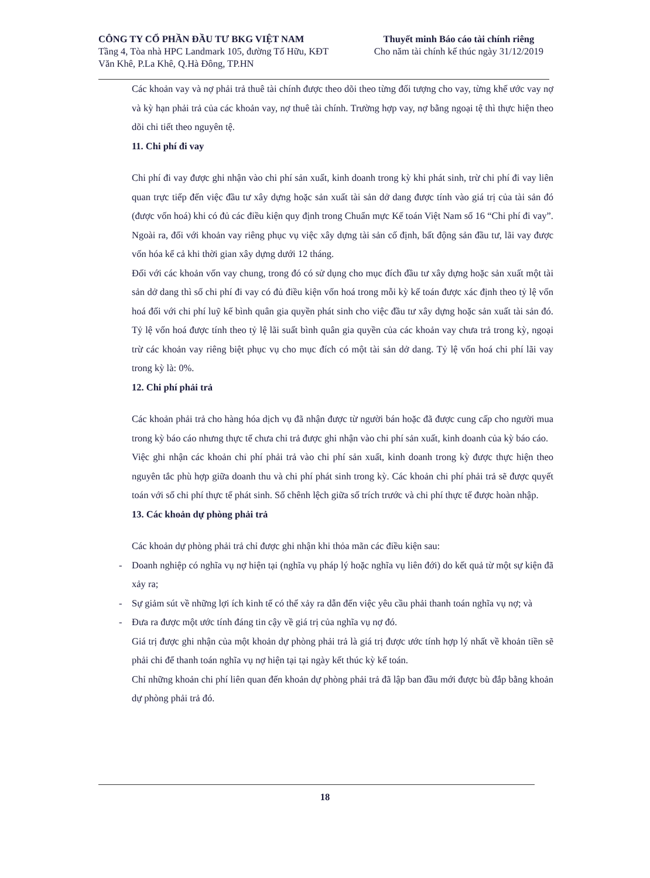CÔNG TY CỔ PHẦN ĐẦU TƯ BKG VIỆT NAM
Tầng 4, Tòa nhà HPC Landmark 105, đường Tố Hữu, KĐT
Văn Khê, P.La Khê, Q.Hà Đông, TP.HN
Thuyết minh Báo cáo tài chính riêng
Cho năm tài chính kế thúc ngày 31/12/2019
Các khoản vay và nợ phải trả thuê tài chính được theo dõi theo từng đối tượng cho vay, từng khế ước vay nợ và kỳ hạn phải trả của các khoản vay, nợ thuê tài chính. Trường hợp vay, nợ bằng ngoại tệ thì thực hiện theo dõi chi tiết theo nguyên tệ.
11. Chi phí đi vay
Chi phí đi vay được ghi nhận vào chi phí sản xuất, kinh doanh trong kỳ khi phát sinh, trừ chi phí đi vay liên quan trực tiếp đến việc đầu tư xây dựng hoặc sản xuất tài sản dở dang được tính vào giá trị của tài sản đó (được vốn hoá) khi có đủ các điều kiện quy định trong Chuẩn mực Kế toán Việt Nam số 16 “Chi phí đi vay”. Ngoài ra, đối với khoản vay riêng phục vụ việc xây dựng tài sản cố định, bất động sản đầu tư, lãi vay được vốn hóa kể cả khi thời gian xây dựng dưới 12 tháng.
Đối với các khoản vốn vay chung, trong đó có sử dụng cho mục đích đầu tư xây dựng hoặc sản xuất một tài sản dở dang thì số chi phí đi vay có đủ điều kiện vốn hoá trong mỗi kỳ kế toán được xác định theo tỷ lệ vốn hoá đối với chi phí luỹ kế bình quân gia quyền phát sinh cho việc đầu tư xây dựng hoặc sản xuất tài sản đó. Tỷ lệ vốn hoá được tính theo tỷ lệ lãi suất bình quân gia quyền của các khoản vay chưa trả trong kỳ, ngoại trừ các khoản vay riêng biệt phục vụ cho mục đích có một tài sản dở dang. Tỷ lệ vốn hoá chi phí lãi vay trong kỳ là: 0%.
12. Chi phí phải trả
Các khoản phải trả cho hàng hóa dịch vụ đã nhận được từ người bán hoặc đã được cung cấp cho người mua trong kỳ báo cáo nhưng thực tế chưa chi trả được ghi nhận vào chi phí sản xuất, kinh doanh của kỳ báo cáo.
Việc ghi nhận các khoản chi phí phải trả vào chi phí sản xuất, kinh doanh trong kỳ được thực hiện theo nguyên tắc phù hợp giữa doanh thu và chi phí phát sinh trong kỳ. Các khoản chi phí phải trả sẽ được quyết toán với số chi phí thực tế phát sinh. Số chênh lệch giữa số trích trước và chi phí thực tế được hoàn nhập.
13. Các khoản dự phòng phải trả
Các khoản dự phòng phải trả chỉ được ghi nhận khi thỏa mãn các điều kiện sau:
- Doanh nghiệp có nghĩa vụ nợ hiện tại (nghĩa vụ pháp lý hoặc nghĩa vụ liên đới) do kết quả từ một sự kiện đã xảy ra;
- Sự giảm sút về những lợi ích kinh tế có thể xảy ra dẫn đến việc yêu cầu phải thanh toán nghĩa vụ nợ; và
- Đưa ra được một ước tính đáng tin cậy về giá trị của nghĩa vụ nợ đó.
Giá trị được ghi nhận của một khoản dự phòng phải trả là giá trị được ước tính hợp lý nhất về khoản tiền sẽ phải chi để thanh toán nghĩa vụ nợ hiện tại tại ngày kết thúc kỳ kế toán.
Chỉ những khoản chi phí liên quan đến khoản dự phòng phải trả đã lập ban đầu mới được bù đắp bằng khoản dự phòng phải trả đó.
18